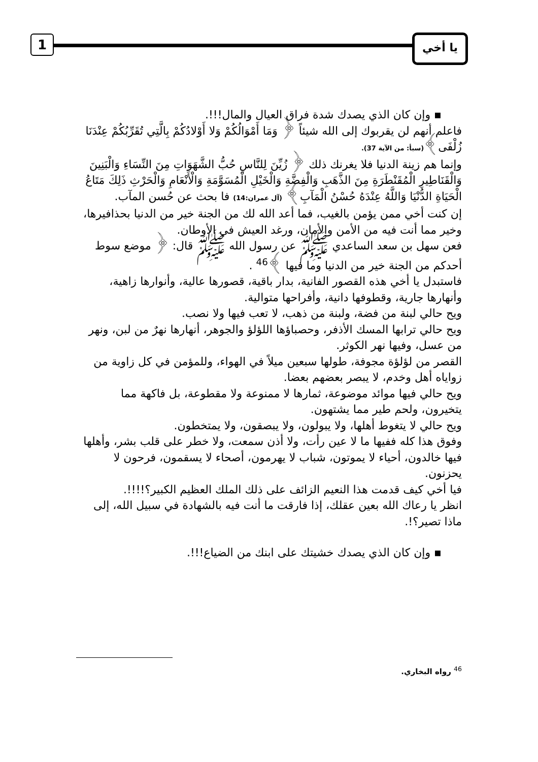1 يا أخي
▪ وإن كان الذي يصدك شدة فراق العيال والمال!!!.
فاعلم أنهم لن يقربوك إلى الله شيئاً ﴿ وَمَا أَمْوَالُكُمْ وَلا أَوْلادُكُمْ بِالَّتِي تُقَرِّبُكُمْ عِنْدَنَا زُلْفَى﴾(سبأ: من الآية 37).
وإنما هم زينة الدنيا فلا يغرنك ذلك ﴿ زُيِّنَ لِلنَّاسِ حُبُّ الشَّهَوَاتِ مِنَ النِّسَاءِ وَالْبَنِينَ وَالْقَنَاطِيرِ الْمُقَنْطَرَةِ مِنَ الذَّهَبِ وَالْفِضَّةِ وَالْخَيْلِ الْمُسَوَّمَةِ وَالْأَنْعَامِ وَالْحَرْثِ ذَلِكَ مَتَاعُ الْحَيَاةِ الدُّنْيَا وَاللَّهُ عِنْدَهُ حُسْنُ الْمَآبِ﴾ (آل عمران:14) فا بحث عن حُسن المآب.
إن كنت أخي ممن يؤمن بالغيب، فما أعد الله لك من الجنة خير من الدنيا بحذافيرها، وخير مما أنت فيه من الأمن والأمان، ورغد العيش في الأوطان.
فعن سهل بن سعد الساعدي ﷺ عن رسول الله ﷺ قال: ﴿ موضع سوط أحدكم من الجنة خير من الدنيا وما فيها ﴾<sup>46</sup> .
فاستبدل يا أخي هذه القصور الفانية، بدار باقية، قصورها عالية، وأنوارها زاهية، وأنهارها جارية، وقطوفها دانية، وأفراحها متوالية.
ويح حالي لبنة من فضة، ولبنة من ذهب، لا تعب فيها ولا نصب.
ويح حالي ترابها المسك الأذفر، وحصباؤها اللؤلؤ والجوهر، أنهارها نهرٌ من لبن، ونهر من عسل، وفيها نهر الكوثر.
القصر من لؤلؤة مجوفة، طولها سبعين ميلاً في الهواء، وللمؤمن في كل زاوية من زواياه أهل وخدم، لا يبصر بعضهم بعضا.
ويح حالي فيها موائد موضوعة، ثمارها لا ممنوعة ولا مقطوعة، بل فاكهة مما يتخيرون، ولحم طير مما يشتهون.
ويح حالي لا يتغوط أهلها، ولا يبولون، ولا يبصقون، ولا يمتخطون.
وفوق هذا كله ففيها ما لا عين رأت، ولا أذن سمعت، ولا خطر على قلب بشر، وأهلها فيها خالدون، أحياء لا يموتون، شباب لا يهرمون، أصحاء لا يسقمون، فرحون لا يحزنون.
فيا أخي كيف قدمت هذا النعيم الزائف على ذلك الملك العظيم الكبير؟!!!!.
انظر يا رعاك الله بعين عقلك، إذا فارقت ما أنت فيه بالشهادة في سبيل الله، إلى ماذا تصير؟!.
▪ وإن كان الذي يصدك خشيتك على ابنك من الضياع!!!.
<sup>46</sup> رواه البخاري.